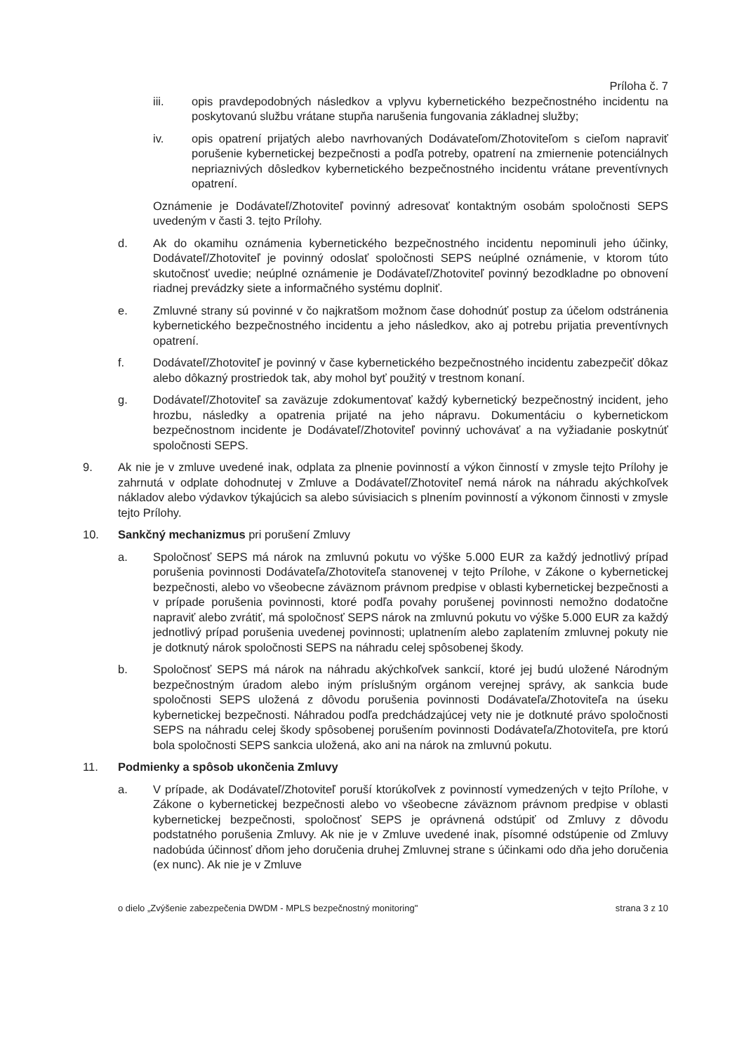Príloha č. 7
iii. opis pravdepodobných následkov a vplyvu kybernetického bezpečnostného incidentu na poskytovanú službu vrátane stupňa narušenia fungovania základnej služby;
iv. opis opatrení prijatých alebo navrhovaných Dodávateľom/Zhotoviteľom s cieľom napraviť porušenie kybernetickej bezpečnosti a podľa potreby, opatrení na zmiernenie potenciálnych nepriaznivých dôsledkov kybernetického bezpečnostného incidentu vrátane preventívnych opatrení.
Oznámenie je Dodávateľ/Zhotoviteľ povinný adresovať kontaktným osobám spoločnosti SEPS uvedeným v časti 3. tejto Prílohy.
d. Ak do okamihu oznámenia kybernetického bezpečnostného incidentu nepominuli jeho účinky, Dodávateľ/Zhotoviteľ je povinný odoslať spoločnosti SEPS neúplné oznámenie, v ktorom túto skutočnosť uvedie; neúplné oznámenie je Dodávateľ/Zhotoviteľ povinný bezodkladne po obnovení riadnej prevádzky siete a informačného systému doplniť.
e. Zmluvné strany sú povinné v čo najkratšom možnom čase dohodnúť postup za účelom odstránenia kybernetického bezpečnostného incidentu a jeho následkov, ako aj potrebu prijatia preventívnych opatrení.
f. Dodávateľ/Zhotoviteľ je povinný v čase kybernetického bezpečnostného incidentu zabezpečiť dôkaz alebo dôkazný prostriedok tak, aby mohol byť použitý v trestnom konaní.
g. Dodávateľ/Zhotoviteľ sa zaväzuje zdokumentovať každý kybernetický bezpečnostný incident, jeho hrozbu, následky a opatrenia prijaté na jeho nápravu. Dokumentáciu o kybernetickom bezpečnostnom incidente je Dodávateľ/Zhotoviteľ povinný uchovávať a na vyžiadanie poskytnúť spoločnosti SEPS.
9. Ak nie je v zmluve uvedené inak, odplata za plnenie povinností a výkon činností v zmysle tejto Prílohy je zahrnutá v odplate dohodnutej v Zmluve a Dodávateľ/Zhotoviteľ nemá nárok na náhradu akýchkoľvek nákladov alebo výdavkov týkajúcich sa alebo súvisiacich s plnením povinností a výkonom činnosti v zmysle tejto Prílohy.
10. Sankčný mechanizmus pri porušení Zmluvy
a. Spoločnosť SEPS má nárok na zmluvnú pokutu vo výške 5.000 EUR za každý jednotlivý prípad porušenia povinnosti Dodávateľa/Zhotoviteľa stanovenej v tejto Prílohe, v Zákone o kybernetickej bezpečnosti, alebo vo všeobecne záväznom právnom predpise v oblasti kybernetickej bezpečnosti a v prípade porušenia povinnosti, ktoré podľa povahy porušenej povinnosti nemožno dodatočne napraviť alebo zvrátiť, má spoločnosť SEPS nárok na zmluvnú pokutu vo výške 5.000 EUR za každý jednotlivý prípad porušenia uvedenej povinnosti; uplatnením alebo zaplatením zmluvnej pokuty nie je dotknutý nárok spoločnosti SEPS na náhradu celej spôsobenej škody.
b. Spoločnosť SEPS má nárok na náhradu akýchkoľvek sankcií, ktoré jej budú uložené Národným bezpečnostným úradom alebo iným príslušným orgánom verejnej správy, ak sankcia bude spoločnosti SEPS uložená z dôvodu porušenia povinnosti Dodávateľa/Zhotoviteľa na úseku kybernetickej bezpečnosti. Náhradou podľa predchádzajúcej vety nie je dotknuté právo spoločnosti SEPS na náhradu celej škody spôsobenej porušením povinnosti Dodávateľa/Zhotoviteľa, pre ktorú bola spoločnosti SEPS sankcia uložená, ako ani na nárok na zmluvnú pokutu.
11. Podmienky a spôsob ukončenia Zmluvy
a. V prípade, ak Dodávateľ/Zhotoviteľ poruší ktorúkoľvek z povinností vymedzených v tejto Prílohe, v Zákone o kybernetickej bezpečnosti alebo vo všeobecne záväznom právnom predpise v oblasti kybernetickej bezpečnosti, spoločnosť SEPS je oprávnená odstúpiť od Zmluvy z dôvodu podstatného porušenia Zmluvy. Ak nie je v Zmluve uvedené inak, písomné odstúpenie od Zmluvy nadobúda účinnosť dňom jeho doručenia druhej Zmluvnej strane s účinkami odo dňa jeho doručenia (ex nunc). Ak nie je v Zmluve
o dielo „Zvýšenie zabezpečenia DWDM - MPLS bezpečnostný monitoring" strana 3 z 10